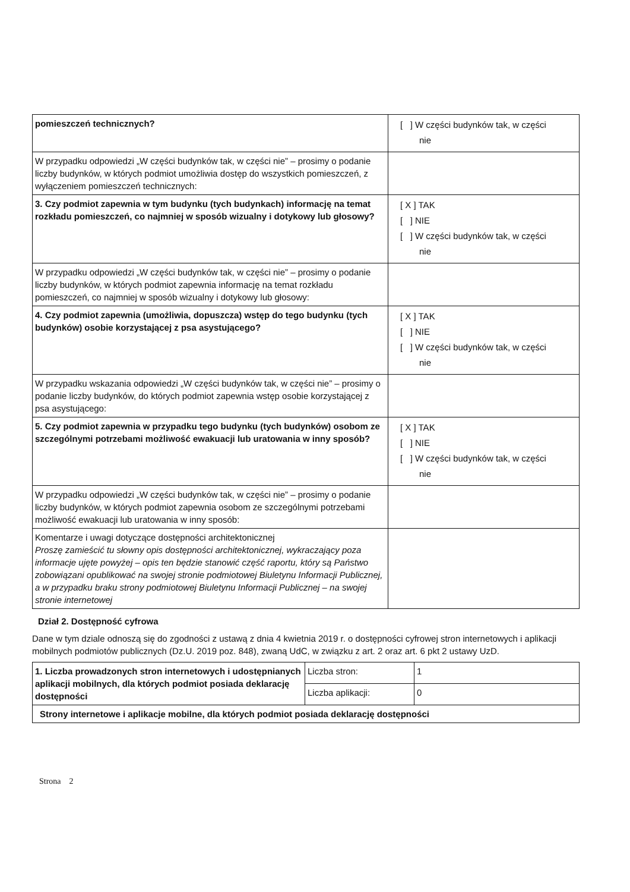| pomieszczeń technicznych? | [ ] W części budynków tak, w części nie |
| W przypadku odpowiedzi „W części budynków tak, w części nie” – prosimy o podanie liczby budynków, w których podmiot umożliwia dostęp do wszystkich pomieszczeń, z wyłączeniem pomieszczeń technicznych: | |
| 3. Czy podmiot zapewnia w tym budynku (tych budynkach) informację na temat rozkładu pomieszczeń, co najmniej w sposób wizualny i dotykowy lub głosowy? | [ X ] TAK [ ] NIE [ ] W części budynków tak, w części nie |
| W przypadku odpowiedzi „W części budynków tak, w części nie” – prosimy o podanie liczby budynków, w których podmiot zapewnia informację na temat rozkładu pomieszczeń, co najmniej w sposób wizualny i dotykowy lub głosowy: | |
| 4. Czy podmiot zapewnia (umożliwia, dopuszcza) wstęp do tego budynku (tych budynków) osobie korzystającej z psa asystującego? | [ X ] TAK [ ] NIE [ ] W części budynków tak, w części nie |
| W przypadku wskazania odpowiedzi „W części budynków tak, w części nie” – prosimy o podanie liczby budynków, do których podmiot zapewnia wstęp osobie korzystającej z psa asystującego: | |
| 5. Czy podmiot zapewnia w przypadku tego budynku (tych budynków) osobom ze szczególnymi potrzebami możliwość ewakuacji lub uratowania w inny sposób? | [ X ] TAK [ ] NIE [ ] W części budynków tak, w części nie |
| W przypadku odpowiedzi „W części budynków tak, w części nie” – prosimy o podanie liczby budynków, w których podmiot zapewnia osobom ze szczególnymi potrzebami możliwość ewakuacji lub uratowania w inny sposób: | |
| Komentarze i uwagi dotyczące dostępności architektonicznej Proszę zamieścić tu słowny opis dostępności architektonicznej, wykraczający poza informacje ujęte powyżej – opis ten będzie stanowić część raportu, który są Państwo zobowiązani opublikować na swojej stronie podmiotowej Biuletynu Informacji Publicznej, a w przypadku braku strony podmiotowej Biuletynu Informacji Publicznej – na swojej stronie internetowej | |
Dział 2. Dostępność cyfrowa
Dane w tym dziale odnoszą się do zgodności z ustawą z dnia 4 kwietnia 2019 r. o dostępności cyfrowej stron internetowych i aplikacji mobilnych podmiotów publicznych (Dz.U. 2019 poz. 848), zwaną UdC, w związku z art. 2 oraz art. 6 pkt 2 ustawy UzD.
| 1. Liczba prowadzonych stron internetowych i udostępnianych aplikacji mobilnych, dla których podmiot posiada deklarację dostępności | Liczba stron: | 1 |
| | Liczba aplikacji: | 0 |
| Strony internetowe i aplikacje mobilne, dla których podmiot posiada deklarację dostępności | | |
Strona 2